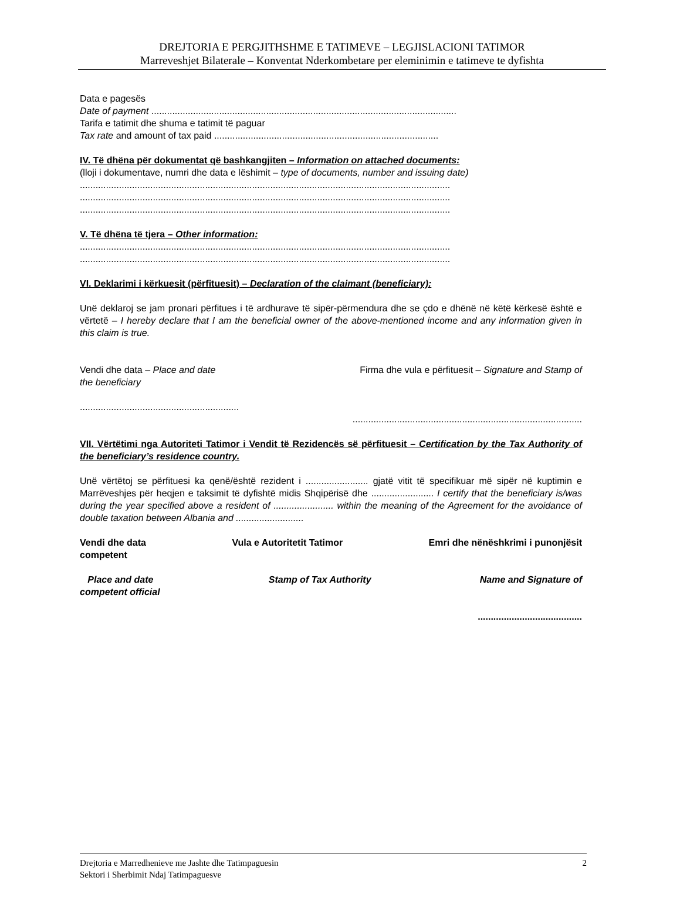DREJTORIA E PERGJITHSHME E TATIMEVE – LEGJISLACIONI TATIMOR
Marreveshjet Bilaterale – Konventat Nderkombetare per eleminimin e tatimeve te dyfishta
Data e pagesës
Date of payment .....................................................................................................................
Tarifa e tatimit dhe shuma e tatimit të paguar
Tax rate and amount of tax paid ......................................................................................
IV. Të dhëna për dokumentat që bashkangjiten – Information on attached documents:
(lloji i dokumentave, numri dhe data e lëshimit – type of documents, number and issuing date)
..............................................................................................................................................
..............................................................................................................................................
..............................................................................................................................................
V. Të dhëna të tjera – Other information:
..............................................................................................................................................
..............................................................................................................................................
VI. Deklarimi i kërkuesit (përfituesit) – Declaration of the claimant (beneficiary):
Unë deklaroj se jam pronari përfitues i të ardhurave të sipër-përmendura dhe se çdo e dhënë në këtë kërkesë është e vërtetë – I hereby declare that I am the beneficial owner of the above-mentioned income and any information given in this claim is true.
Vendi dhe data – Place and date Firma dhe vula e përfituesit – Signature and Stamp of
the beneficiary
.............................................................
........................................................................................
VII. Vërtëtimi nga Autoriteti Tatimor i Vendit të Rezidencës së përfituesit – Certification by the Tax Authority of the beneficiary’s residence country.
Unë vërtëtoj se përfituesi ka qenë/është rezident i ........................ gjatë vitit të specifikuar më sipër në kuptimin e Marrëveshjes për heqjen e taksimit të dyfishtë midis Shqipërisë dhe ........................ I certify that the beneficiary is/was during the year specified above a resident of ....................... within the meaning of the Agreement for the avoidance of double taxation between Albania and ..........................
Vendi dhe data
competent Vula e Autoritetit Tatimor Emri dhe nënëshkrimi i punonjësit
Place and date
competent official Stamp of Tax Authority Name and Signature of
........................................
Drejtoria e Marredhenieve me Jashte dhe Tatimpaguesin
Sektori i Sherbimit Ndaj Tatimpaguesve 2